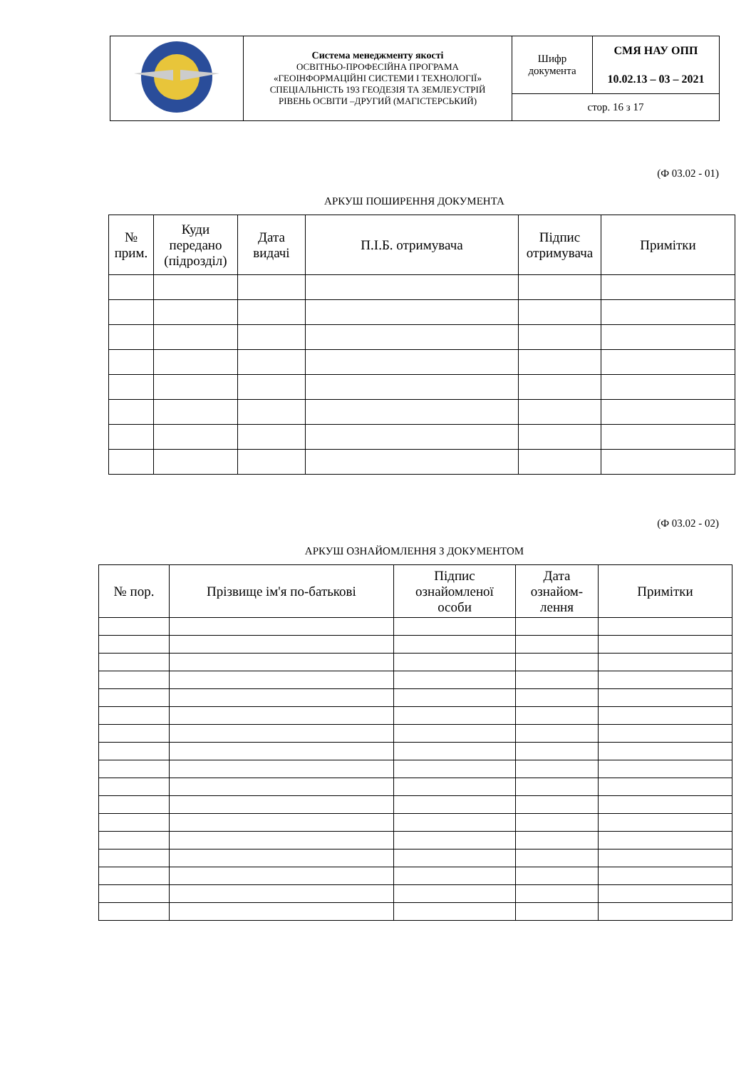| | Система менеджменту якості ОСВІТНЬО-ПРОФЕСІЙНА ПРОГРАМА «ГЕОІНФОРМАЦІЙНІ СИСТЕМИ І ТЕХНОЛОГІЇ» СПЕЦІАЛЬНІСТЬ 193 ГЕОДЕЗІЯ ТА ЗЕМЛЕУСТРІЙ РІВЕНЬ ОСВІТИ –ДРУГИЙ (МАГІСТЕРСЬКИЙ) | Шифр документа | СМЯ НАУ ОПП 10.02.13 – 03 – 2021 |
| | | стор. 16 з 17 | |
(Ф 03.02 - 01)
АРКУШ ПОШИРЕННЯ ДОКУМЕНТА
| № прим. | Куди передано (підрозділ) | Дата видачі | П.І.Б. отримувача | Підпис отримувача | Примітки |
| --- | --- | --- | --- | --- | --- |
(Ф 03.02 - 02)
АРКУШ ОЗНАЙОМЛЕННЯ З ДОКУМЕНТОМ
| № пор. | Прізвище ім'я по-батькові | Підпис ознайомленої особи | Дата ознайом- лення | Примітки |
| --- | --- | --- | --- | --- |